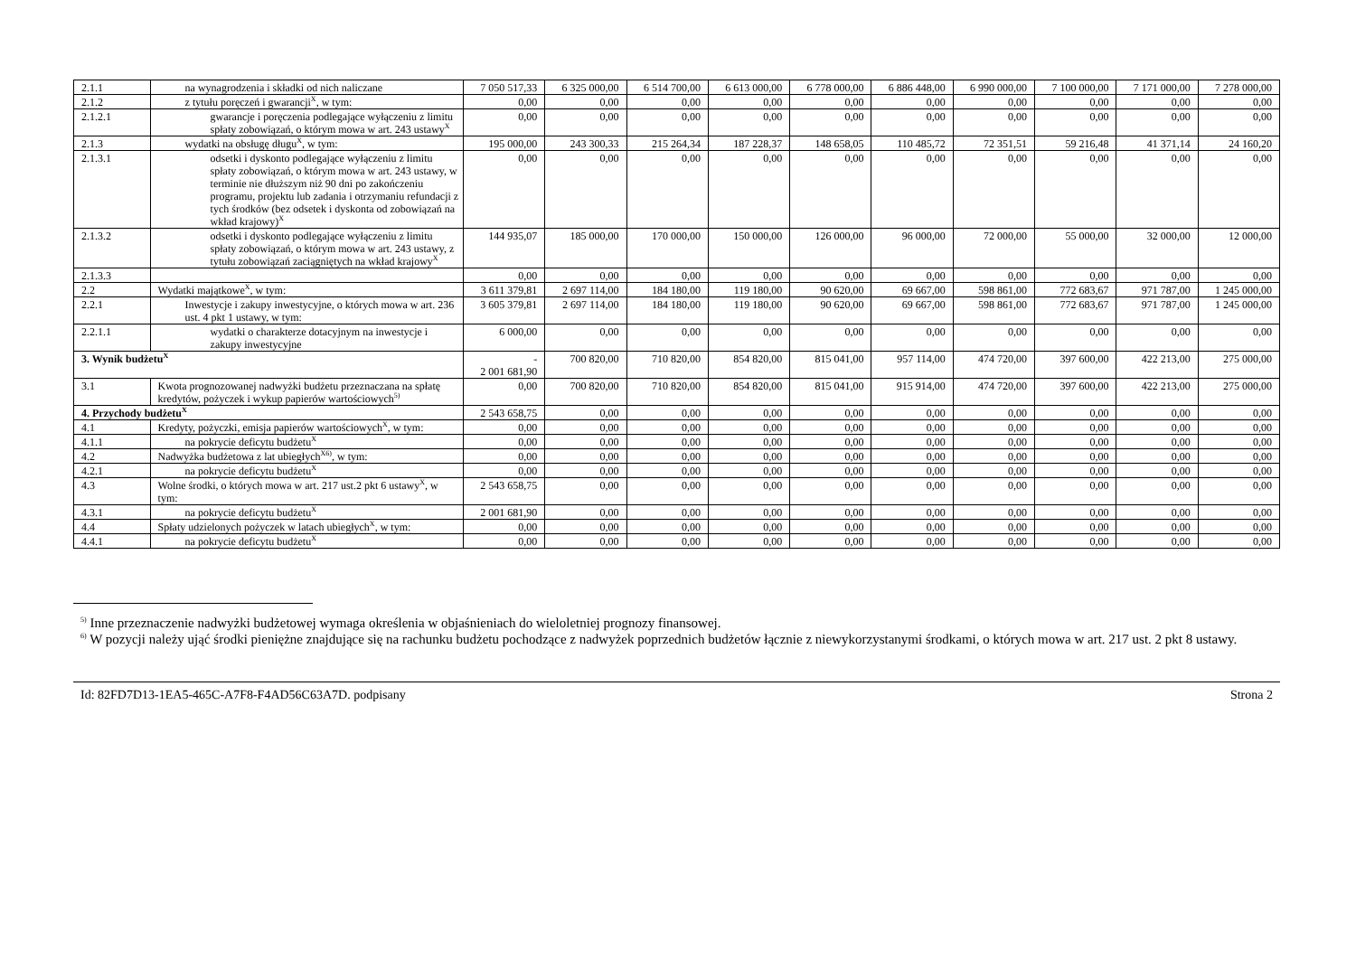| 2.1.1 | na wynagrodzenia i składki od nich naliczane | 7 050 517,33 | 6 325 000,00 | 6 514 700,00 | 6 613 000,00 | 6 778 000,00 | 6 886 448,00 | 6 990 000,00 | 7 100 000,00 | 7 171 000,00 | 7 278 000,00 |
| 2.1.2 | z tytułu poręczeń i gwarancji<sup>X</sup>, w tym: | 0,00 | 0,00 | 0,00 | 0,00 | 0,00 | 0,00 | 0,00 | 0,00 | 0,00 | 0,00 |
| 2.1.2.1 | gwarancje i poręczenia podlegające wyłączeniu z limitu spłaty zobowiązań, o którym mowa w art. 243 ustawy<sup>X</sup> | 0,00 | 0,00 | 0,00 | 0,00 | 0,00 | 0,00 | 0,00 | 0,00 | 0,00 | 0,00 |
| 2.1.3 | wydatki na obsługę długu<sup>X</sup>, w tym: | 195 000,00 | 243 300,33 | 215 264,34 | 187 228,37 | 148 658,05 | 110 485,72 | 72 351,51 | 59 216,48 | 41 371,14 | 24 160,20 |
| 2.1.3.1 | odsetki i dyskonto podlegające wyłączeniu z limitu spłaty zobowiązań, o którym mowa w art. 243 ustawy, w terminie nie dłuższym niż 90 dni po zakończeniu programu, projektu lub zadania i otrzymaniu refundacji z tych środków (bez odsetek i dyskonta od zobowiązań na wkład krajowy)<sup>X</sup> | 0,00 | 0,00 | 0,00 | 0,00 | 0,00 | 0,00 | 0,00 | 0,00 | 0,00 | 0,00 |
| 2.1.3.2 | odsetki i dyskonto podlegające wyłączeniu z limitu spłaty zobowiązań, o którym mowa w art. 243 ustawy, z tytułu zobowiązań zaciągniętych na wkład krajowy<sup>X</sup> | 144 935,07 | 185 000,00 | 170 000,00 | 150 000,00 | 126 000,00 | 96 000,00 | 72 000,00 | 55 000,00 | 32 000,00 | 12 000,00 |
| 2.1.3.3 | | 0,00 | 0,00 | 0,00 | 0,00 | 0,00 | 0,00 | 0,00 | 0,00 | 0,00 | 0,00 |
| 2.2 | Wydatki majątkowe<sup>X</sup>, w tym: | 3 611 379,81 | 2 697 114,00 | 184 180,00 | 119 180,00 | 90 620,00 | 69 667,00 | 598 861,00 | 772 683,67 | 971 787,00 | 1 245 000,00 |
| 2.2.1 | Inwestycje i zakupy inwestycyjne, o których mowa w art. 236 ust. 4 pkt 1 ustawy, w tym: | 3 605 379,81 | 2 697 114,00 | 184 180,00 | 119 180,00 | 90 620,00 | 69 667,00 | 598 861,00 | 772 683,67 | 971 787,00 | 1 245 000,00 |
| 2.2.1.1 | wydatki o charakterze dotacyjnym na inwestycje i zakupy inwestycyjne | 6 000,00 | 0,00 | 0,00 | 0,00 | 0,00 | 0,00 | 0,00 | 0,00 | 0,00 | 0,00 |
| 3. Wynik budżetu<sup>X</sup> | | - 2 001 681,90 | 700 820,00 | 710 820,00 | 854 820,00 | 815 041,00 | 957 114,00 | 474 720,00 | 397 600,00 | 422 213,00 | 275 000,00 |
| 3.1 | Kwota prognozowanej nadwyżki budżetu przeznaczana na spłatę kredytów, pożyczek i wykup papierów wartościowych<sup>5)</sup> | 0,00 | 700 820,00 | 710 820,00 | 854 820,00 | 815 041,00 | 915 914,00 | 474 720,00 | 397 600,00 | 422 213,00 | 275 000,00 |
| 4. Przychody budżetu<sup>X</sup> | | 2 543 658,75 | 0,00 | 0,00 | 0,00 | 0,00 | 0,00 | 0,00 | 0,00 | 0,00 | 0,00 |
| 4.1 | Kredyty, pożyczki, emisja papierów wartościowych<sup>X</sup>, w tym: | 0,00 | 0,00 | 0,00 | 0,00 | 0,00 | 0,00 | 0,00 | 0,00 | 0,00 | 0,00 |
| 4.1.1 | na pokrycie deficytu budżetu<sup>X</sup> | 0,00 | 0,00 | 0,00 | 0,00 | 0,00 | 0,00 | 0,00 | 0,00 | 0,00 | 0,00 |
| 4.2 | Nadwyżka budżetowa z lat ubiegłych<sup>X6)</sup>, w tym: | 0,00 | 0,00 | 0,00 | 0,00 | 0,00 | 0,00 | 0,00 | 0,00 | 0,00 | 0,00 |
| 4.2.1 | na pokrycie deficytu budżetu<sup>X</sup> | 0,00 | 0,00 | 0,00 | 0,00 | 0,00 | 0,00 | 0,00 | 0,00 | 0,00 | 0,00 |
| 4.3 | Wolne środki, o których mowa w art. 217 ust.2 pkt 6 ustawy<sup>X</sup>, w tym: | 2 543 658,75 | 0,00 | 0,00 | 0,00 | 0,00 | 0,00 | 0,00 | 0,00 | 0,00 | 0,00 |
| 4.3.1 | na pokrycie deficytu budżetu<sup>X</sup> | 2 001 681,90 | 0,00 | 0,00 | 0,00 | 0,00 | 0,00 | 0,00 | 0,00 | 0,00 | 0,00 |
| 4.4 | Spłaty udzielonych pożyczek w latach ubiegłych<sup>X</sup>, w tym: | 0,00 | 0,00 | 0,00 | 0,00 | 0,00 | 0,00 | 0,00 | 0,00 | 0,00 | 0,00 |
| 4.4.1 | na pokrycie deficytu budżetu<sup>X</sup> | 0,00 | 0,00 | 0,00 | 0,00 | 0,00 | 0,00 | 0,00 | 0,00 | 0,00 | 0,00 |
<sup>5)</sup> Inne przeznaczenie nadwyżki budżetowej wymaga określenia w objaśnieniach do wieloletniej prognozy finansowej.
<sup>6)</sup> W pozycji należy ująć środki pieniężne znajdujące się na rachunku budżetu pochodzące z nadwyżek poprzednich budżetów łącznie z niewykorzystanymi środkami, o których mowa w art. 217 ust. 2 pkt 8 ustawy.
Id: 82FD7D13-1EA5-465C-A7F8-F4AD56C63A7D. podpisany Strona 2